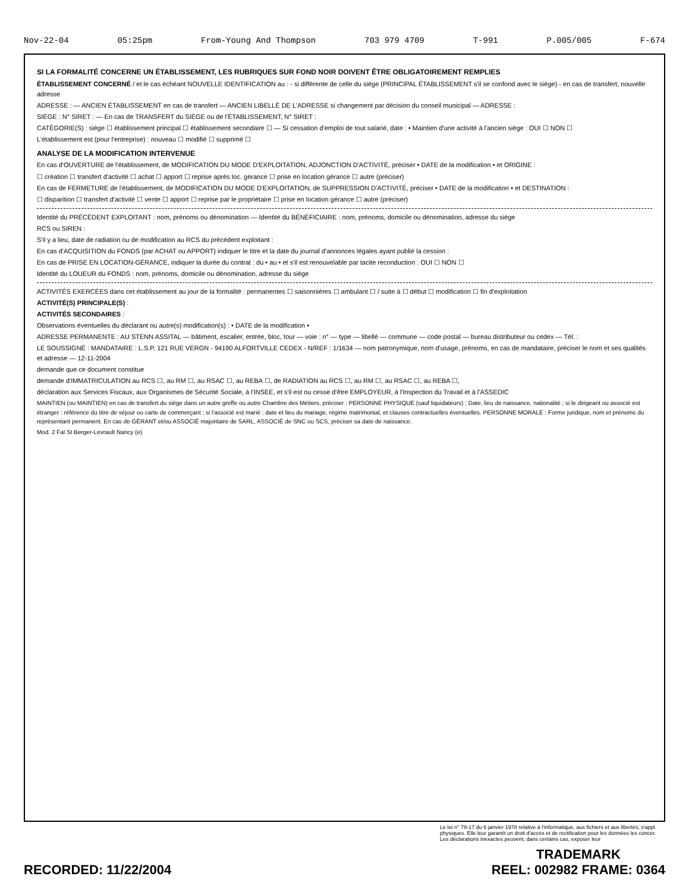Nov-22-04 05:25pm From-Young And Thompson 703 979 4709 T-991 P.005/005 F-674
SI LA FORMALITÉ CONCERNE UN ÉTABLISSEMENT, LES RUBRIQUES SUR FOND NOIR DOIVENT ÊTRE OBLIGATOIREMENT REMPLIES
ÉTABLISSEMENT CONCERNÉ / et le cas échéant NOUVELLE IDENTIFICATION au : - si différente de celle du siège (PRINCIPAL ÉTABLISSEMENT s'il se confond avec le siège) - en cas de transfert, nouvelle adresse
ADRESSE : — ANCIEN ÉTABLISSEMENT en cas de transfert — ANCIEN LIBELLÉ DE L'ADRESSE si changement par décision du conseil municipal — ADRESSE :
SIÈGE : N° SIRET : — En cas de TRANSFERT du SIÈGE ou de l'ÉTABLISSEMENT, N° SIRET :
CATÉGORIE(S) : siège ☐ établissement principal ☐ établissement secondaire ☐ — Si cessation d'emploi de tout salarié, date : • Maintien d'une activité à l'ancien siège : OUI ☐ NON ☐
L'établissement est (pour l'entreprise) : nouveau ☐ modifié ☐ supprimé ☐
ANALYSE DE LA MODIFICATION INTERVENUE
En cas d'OUVERTURE de l'établissement, de MODIFICATION DU MODE D'EXPLOITATION, ADJONCTION D'ACTIVITÉ, préciser • DATE de la modification • et ORIGINE :
☐ création ☐ transfert d'activité ☐ achat ☐ apport ☐ reprise après loc. gérance ☐ prise en location gérance ☐ autre (préciser)
En cas de FERMETURE de l'établissement, de MODIFICATION DU MODE D'EXPLOITATION, de SUPPRESSION D'ACTIVITÉ, préciser • DATE de la modification • et DESTINATION :
☐ disparition ☐ transfert d'activité ☐ vente ☐ apport ☐ reprise par le propriétaire ☐ prise en location gérance ☐ autre (préciser)
Identité du PRÉCÉDENT EXPLOITANT : nom, prénoms ou dénomination — Identité du BÉNÉFICIAIRE : nom, prénoms, domicile ou dénomination, adresse du siège
RCS ou SIREN :
S'il y a lieu, date de radiation ou de modification au RCS du précédent exploitant :
En cas d'ACQUISITION du FONDS (par ACHAT ou APPORT) indiquer le titre et la date du journal d'annonces légales ayant publié la cession :
En cas de PRISE EN LOCATION-GÉRANCE, indiquer la durée du contrat : du • au • et s'il est renouvelable par tacite reconduction : OUI ☐ NON ☐
Identité du LOUEUR du FONDS : nom, prénoms, domicile ou dénomination, adresse du siège
ACTIVITÉS EXERCÉES dans cet établissement au jour de la formalité : permanentes ☐ saisonnières ☐ ambulant ☐ / suite à ☐ début ☐ modification ☐ fin d'exploitation
ACTIVITÉ(S) PRINCIPALE(S) :
ACTIVITÉS SECONDAIRES :
Observations éventuelles du déclarant ou autre(s) modification(s) : • DATE de la modification •
ADRESSE PERMANENTE : AU STENN ASSITAL — bâtiment, escalier, entrée, bloc, tour — voie : n° — type — libellé — commune — code postal — bureau distributeur ou cedex — Tél. :
LE SOUSSIGNÉ : MANDATAIRE : L.S.P. 121 RUE VERGN - 94190 ALFORTVILLE CEDEX - N/REF : 1/1634 — nom patronymique, nom d'usage, prénoms, en cas de mandataire, préciser le nom et ses qualités et adresse — 12-11-2004
demande que ce document constitue
demande d'IMMATRICULATION au RCS ☐, au RM ☐, au RSAC ☐, au REBA ☐, de RADIATION au RCS ☐, au RM ☐, au RSAC ☐, au REBA ☐,
déclaration aux Services Fiscaux, aux Organismes de Sécurité Sociale, à l'INSEE, et s'il est ou cesse d'être EMPLOYEUR, à l'Inspection du Travail et à l'ASSEDIC
MAINTIEN (ou MAINTIEN) en cas de transfert du siège dans un autre greffe ou autre Chambre des Métiers, préciser : PERSONNE PHYSIQUE (sauf liquidateurs) : Date, lieu de naissance, nationalité ; si le dirigeant ou associé est étranger : référence du titre de séjour ou carte de commerçant ; si l'associé est marié : date et lieu du mariage, régime matrimonial, et clauses contractuelles éventuelles. PERSONNE MORALE : Forme juridique, nom et prénoms du représentant permanent. En cas de GÉRANT et/ou ASSOCIÉ majoritaire de SARL, ASSOCIÉ de SNC ou SCS, préciser sa date de naissance.
Mod. 2 Fal St Berger-Levrault Nancy (e)
Le loi n° 78-17 du 6 janvier 1978 relative à l'informatique, aux fichiers et aux libertés, s'appl. physiques. Elle leur garantit un droit d'accès et de rectification pour les données les concer. Les déclarations inexactes peuvent, dans certains cas, exposer leur
RECORDED: 11/22/2004 TRADEMARK
REEL: 002982 FRAME: 0364